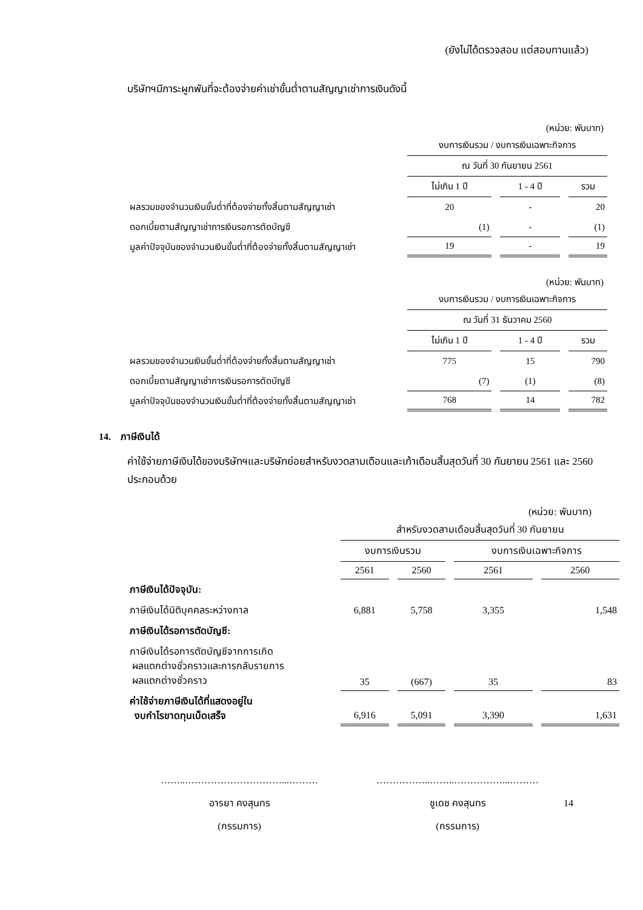(ยังไม่ได้ตรวจสอบ แต่สอบทานแล้ว)
บริษัทฯมีภาระผูกพันที่จะต้องจ่ายค่าเช่าขั้นต่ำตามสัญญาเช่าการเงินดังนี้
(หน่วย: พันบาท)
| | งบการเงินรวม / งบการเงินเฉพาะกิจการ | | |
| --- | --- | --- | --- |
| | ณ วันที่ 30 กันยายน 2561 | | |
| | ไม่เกิน 1 ปี | 1 - 4 ปี | รวม |
| ผลรวมของจำนวนเงินขั้นต่ำที่ต้องจ่ายทั้งสิ้นตามสัญญาเช่า | 20 | - | 20 |
| ดอกเบี้ยตามสัญญาเช่าการเงินรอการตัดบัญชี | (1) | - | (1) |
| มูลค่าปัจจุบันของจำนวนเงินขั้นต่ำที่ต้องจ่ายทั้งสิ้นตามสัญญาเช่า | 19 | - | 19 |
(หน่วย: พันบาท)
| | งบการเงินรวม / งบการเงินเฉพาะกิจการ | | |
| --- | --- | --- | --- |
| | ณ วันที่ 31 ธันวาคม 2560 | | |
| | ไม่เกิน 1 ปี | 1 - 4 ปี | รวม |
| ผลรวมของจำนวนเงินขั้นต่ำที่ต้องจ่ายทั้งสิ้นตามสัญญาเช่า | 775 | 15 | 790 |
| ดอกเบี้ยตามสัญญาเช่าการเงินรอการตัดบัญชี | (7) | (1) | (8) |
| มูลค่าปัจจุบันของจำนวนเงินขั้นต่ำที่ต้องจ่ายทั้งสิ้นตามสัญญาเช่า | 768 | 14 | 782 |
14. ภาษีเงินได้
ค่าใช้จ่ายภาษีเงินได้ของบริษัทฯและบริษัทย่อยสำหรับงวดสามเดือนและเก้าเดือนสิ้นสุดวันที่ 30 กันยายน 2561 และ 2560 ประกอบด้วย
(หน่วย: พันบาท)
| | สำหรับงวดสามเดือนสิ้นสุดวันที่ 30 กันยายน | | | |
| --- | --- | --- | --- | --- |
| | งบการเงินรวม | | งบการเงินเฉพาะกิจการ | |
| | 2561 | 2560 | 2561 | 2560 |
| ภาษีเงินได้ปัจจุบัน: | | | | |
| ภาษีเงินได้นิติบุคคลระหว่างกาล | 6,881 | 5,758 | 3,355 | 1,548 |
| ภาษีเงินได้รอการตัดบัญชี: | | | | |
| ภาษีเงินได้รอการตัดบัญชีจากการเกิด ผลแตกต่างชั่วคราวและการกลับรายการ ผลแตกต่างชั่วคราว | 35 | (667) | 35 | 83 |
| ค่าใช้จ่ายภาษีเงินได้ที่แสดงอยู่ใน งบกำไรขาดทุนเบ็ดเสร็จ | 6,916 | 5,091 | 3,390 | 1,631 |
……..…………………………...………
อารยา คงสุนทร
(กรรมการ)
……………..……..……………...………
ชูเดช คงสุนทร
(กรรมการ)
14